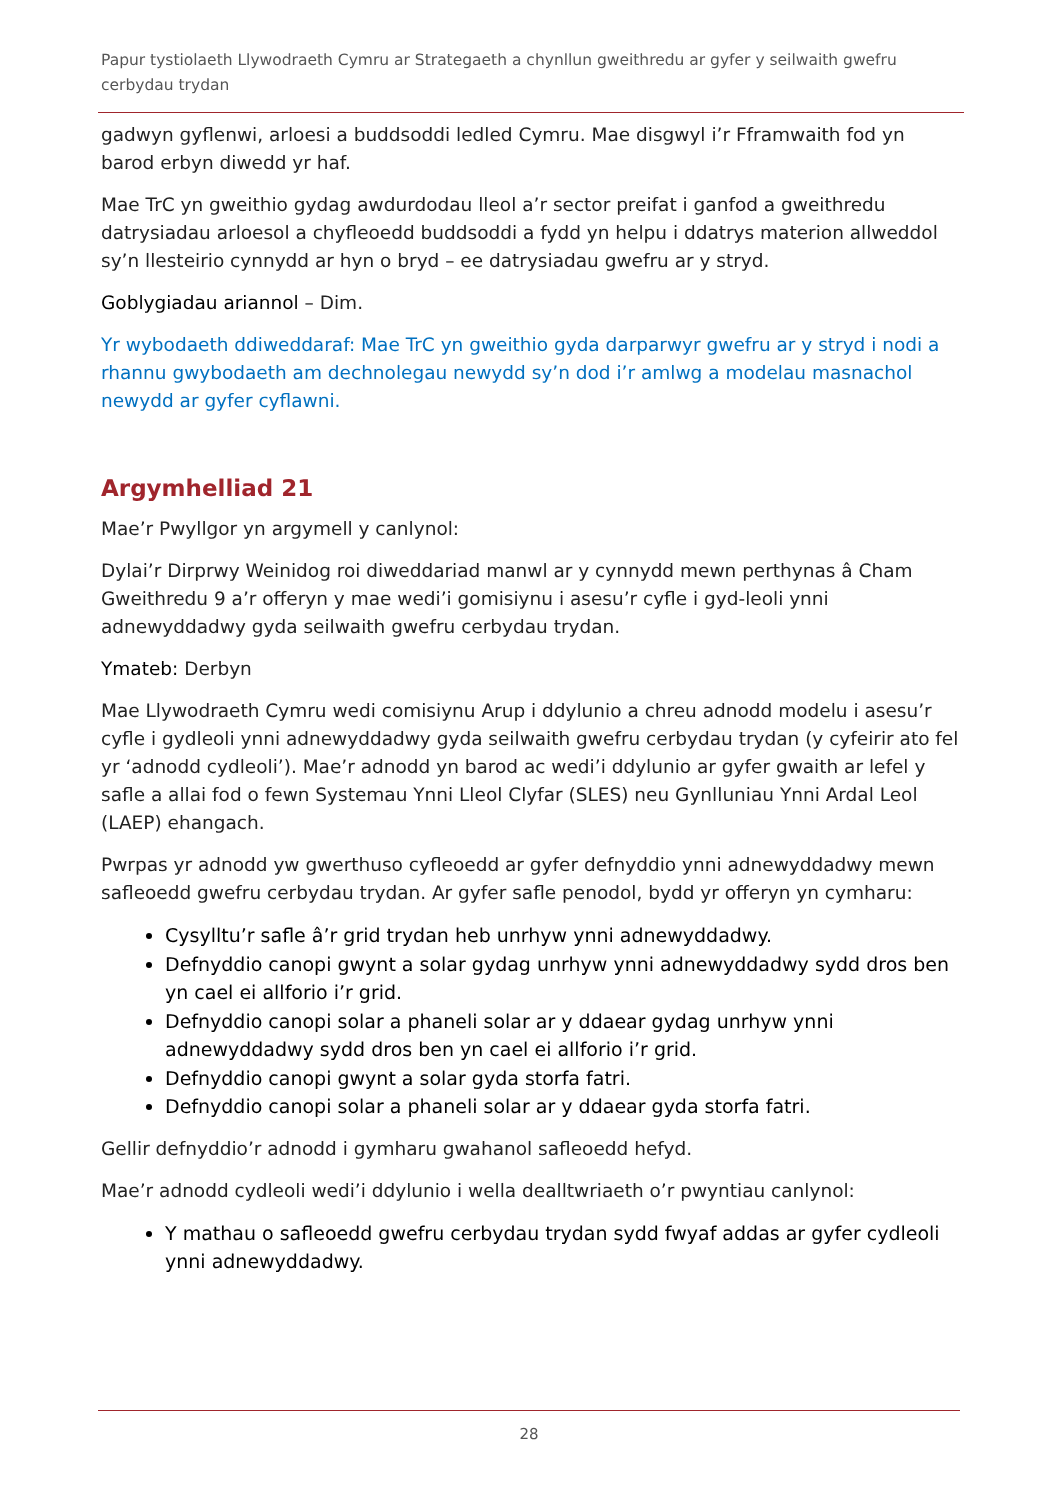Papur tystiolaeth Llywodraeth Cymru ar Strategaeth a chynllun gweithredu ar gyfer y seilwaith gwefru cerbydau trydan
gadwyn gyflenwi, arloesi a buddsoddi ledled Cymru. Mae disgwyl i’r Fframwaith fod yn barod erbyn diwedd yr haf.
Mae TrC yn gweithio gydag awdurdodau lleol a’r sector preifat i ganfod a gweithredu datrysiadau arloesol a chyfleoedd buddsoddi a fydd yn helpu i ddatrys materion allweddol sy’n llesteirio cynnydd ar hyn o bryd – ee datrysiadau gwefru ar y stryd.
Goblygiadau ariannol – Dim.
Yr wybodaeth ddiweddaraf: Mae TrC yn gweithio gyda darparwyr gwefru ar y stryd i nodi a rhannu gwybodaeth am dechnolegau newydd sy’n dod i’r amlwg a modelau masnachol newydd ar gyfer cyflawni.
Argymhelliad 21
Mae’r Pwyllgor yn argymell y canlynol:
Dylai’r Dirprwy Weinidog roi diweddariad manwl ar y cynnydd mewn perthynas â Cham Gweithredu 9 a’r offeryn y mae wedi’i gomisiynu i asesu’r cyfle i gyd-leoli ynni adnewyddadwy gyda seilwaith gwefru cerbydau trydan.
Ymateb: Derbyn
Mae Llywodraeth Cymru wedi comisiynu Arup i ddylunio a chreu adnodd modelu i asesu’r cyfle i gydleoli ynni adnewyddadwy gyda seilwaith gwefru cerbydau trydan (y cyfeirir ato fel yr ‘adnodd cydleoli’). Mae’r adnodd yn barod ac wedi’i ddylunio ar gyfer gwaith ar lefel y safle a allai fod o fewn Systemau Ynni Lleol Clyfar (SLES) neu Gynlluniau Ynni Ardal Leol (LAEP) ehangach.
Pwrpas yr adnodd yw gwerthuso cyfleoedd ar gyfer defnyddio ynni adnewyddadwy mewn safleoedd gwefru cerbydau trydan. Ar gyfer safle penodol, bydd yr offeryn yn cymharu:
Cysylltu’r safle â’r grid trydan heb unrhyw ynni adnewyddadwy.
Defnyddio canopi gwynt a solar gydag unrhyw ynni adnewyddadwy sydd dros ben yn cael ei allforio i’r grid.
Defnyddio canopi solar a phaneli solar ar y ddaear gydag unrhyw ynni adnewyddadwy sydd dros ben yn cael ei allforio i’r grid.
Defnyddio canopi gwynt a solar gyda storfa fatri.
Defnyddio canopi solar a phaneli solar ar y ddaear gyda storfa fatri.
Gellir defnyddio’r adnodd i gymharu gwahanol safleoedd hefyd.
Mae’r adnodd cydleoli wedi’i ddylunio i wella dealltwriaeth o’r pwyntiau canlynol:
Y mathau o safleoedd gwefru cerbydau trydan sydd fwyaf addas ar gyfer cydleoli ynni adnewyddadwy.
28